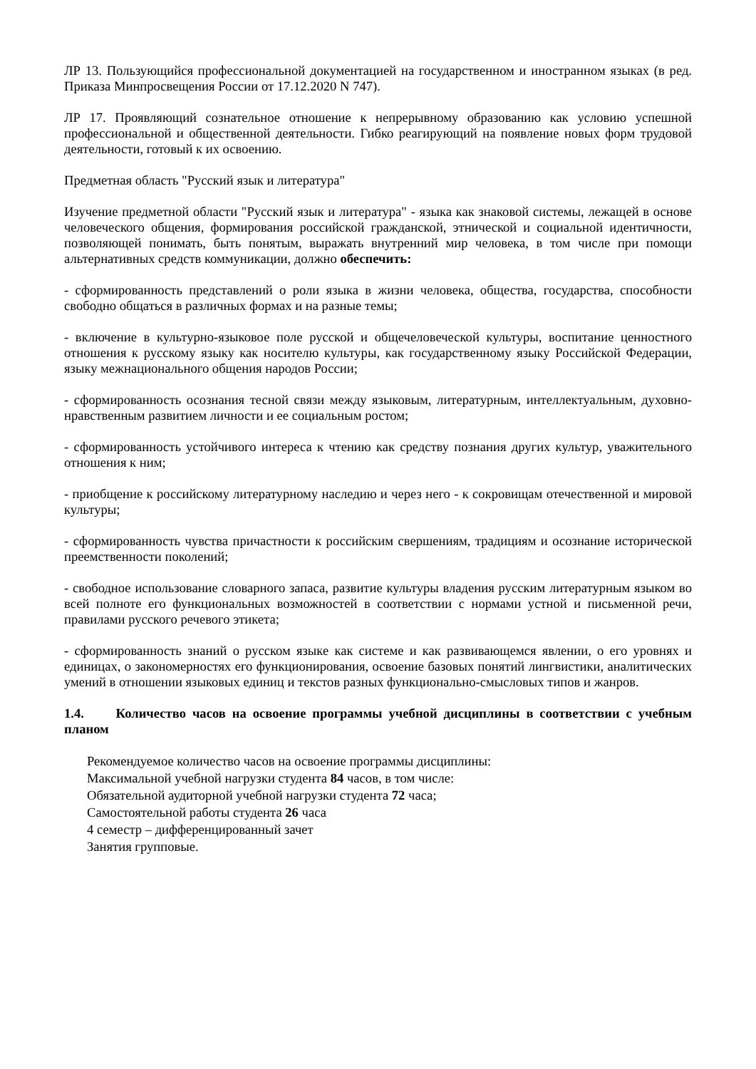ЛР 13. Пользующийся профессиональной документацией на государственном и иностранном языках (в ред. Приказа Минпросвещения России от 17.12.2020 N 747).
ЛР 17. Проявляющий сознательное отношение к непрерывному образованию как условию успешной профессиональной и общественной деятельности. Гибко реагирующий на появление новых форм трудовой деятельности, готовый к их освоению.
Предметная область "Русский язык и литература"
Изучение предметной области "Русский язык и литература" - языка как знаковой системы, лежащей в основе человеческого общения, формирования российской гражданской, этнической и социальной идентичности, позволяющей понимать, быть понятым, выражать внутренний мир человека, в том числе при помощи альтернативных средств коммуникации, должно обеспечить:
- сформированность представлений о роли языка в жизни человека, общества, государства, способности свободно общаться в различных формах и на разные темы;
- включение в культурно-языковое поле русской и общечеловеческой культуры, воспитание ценностного отношения к русскому языку как носителю культуры, как государственному языку Российской Федерации, языку межнационального общения народов России;
- сформированность осознания тесной связи между языковым, литературным, интеллектуальным, духовно-нравственным развитием личности и ее социальным ростом;
- сформированность устойчивого интереса к чтению как средству познания других культур, уважительного отношения к ним;
- приобщение к российскому литературному наследию и через него - к сокровищам отечественной и мировой культуры;
- сформированность чувства причастности к российским свершениям, традициям и осознание исторической преемственности поколений;
- свободное использование словарного запаса, развитие культуры владения русским литературным языком во всей полноте его функциональных возможностей в соответствии с нормами устной и письменной речи, правилами русского речевого этикета;
- сформированность знаний о русском языке как системе и как развивающемся явлении, о его уровнях и единицах, о закономерностях его функционирования, освоение базовых понятий лингвистики, аналитических умений в отношении языковых единиц и текстов разных функционально-смысловых типов и жанров.
1.4. Количество часов на освоение программы учебной дисциплины в соответствии с учебным планом
Рекомендуемое количество часов на освоение программы дисциплины:
Максимальной учебной нагрузки студента 84 часов, в том числе:
Обязательной аудиторной учебной нагрузки студента 72 часа;
Самостоятельной работы студента 26 часа
4 семестр – дифференцированный зачет
Занятия групповые.